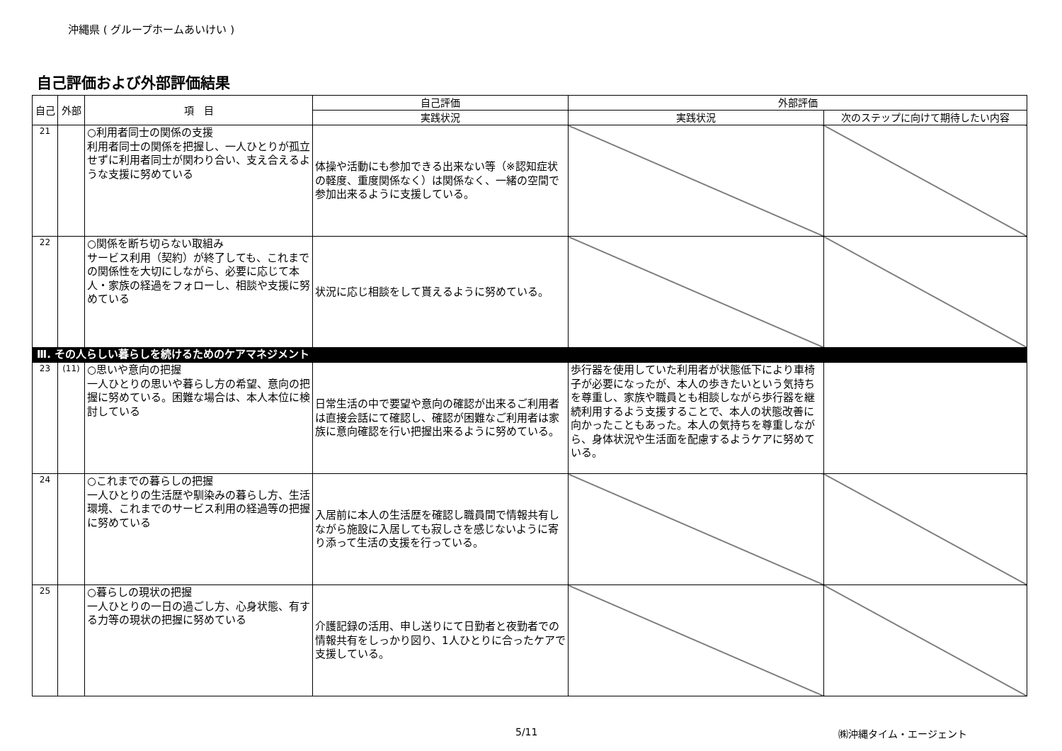沖縄県 ( グループホームあいけい )
自己評価および外部評価結果
| 自己 | 外部 | 項 目 | 自己評価 | 外部評価 | |
| --- | --- | --- | --- | --- | --- |
| | | | 実践状況 | 実践状況 | 次のステップに向けて期待したい内容 |
| 21 | | ○利用者同士の関係の支援 利用者同士の関係を把握し、一人ひとりが孤立せずに利用者同士が関わり合い、支え合えるような支援に努めている | 体操や活動にも参加できる出来ない等（※認知症状の軽度、重度関係なく）は関係なく、一緒の空間で参加出来るように支援している。 | | |
| 22 | | ○関係を断ち切らない取組み サービス利用（契約）が終了しても、これまでの関係性を大切にしながら、必要に応じて本人・家族の経過をフォローし、相談や支援に努めている | 状況に応じ相談をして貰えるように努めている。 | | |
| Ⅲ. その人らしい暮らしを続けるためのケアマネジメント | | | | | |
| 23 | (11) | ○思いや意向の把握 一人ひとりの思いや暮らし方の希望、意向の把握に努めている。困難な場合は、本人本位に検討している | 日常生活の中で要望や意向の確認が出来るご利用者は直接会話にて確認し、確認が困難なご利用者は家族に意向確認を行い把握出来るように努めている。 | 歩行器を使用していた利用者が状態低下により車椅子が必要になったが、本人の歩きたいという気持ちを尊重し、家族や職員とも相談しながら歩行器を継続利用するよう支援することで、本人の状態改善に向かったこともあった。本人の気持ちを尊重しながら、身体状況や生活面を配慮するようケアに努めている。 | |
| 24 | | ○これまでの暮らしの把握 一人ひとりの生活歴や馴染みの暮らし方、生活環境、これまでのサービス利用の経過等の把握に努めている | 入居前に本人の生活歴を確認し職員間で情報共有しながら施設に入居しても寂しさを感じないように寄り添って生活の支援を行っている。 | | |
| 25 | | ○暮らしの現状の把握 一人ひとりの一日の過ごし方、心身状態、有する力等の現状の把握に努めている | 介護記録の活用、申し送りにて日勤者と夜勤者での情報共有をしっかり図り、1人ひとりに合ったケアで支援している。 | | |
5/11 ㈱沖縄タイム・エージェント